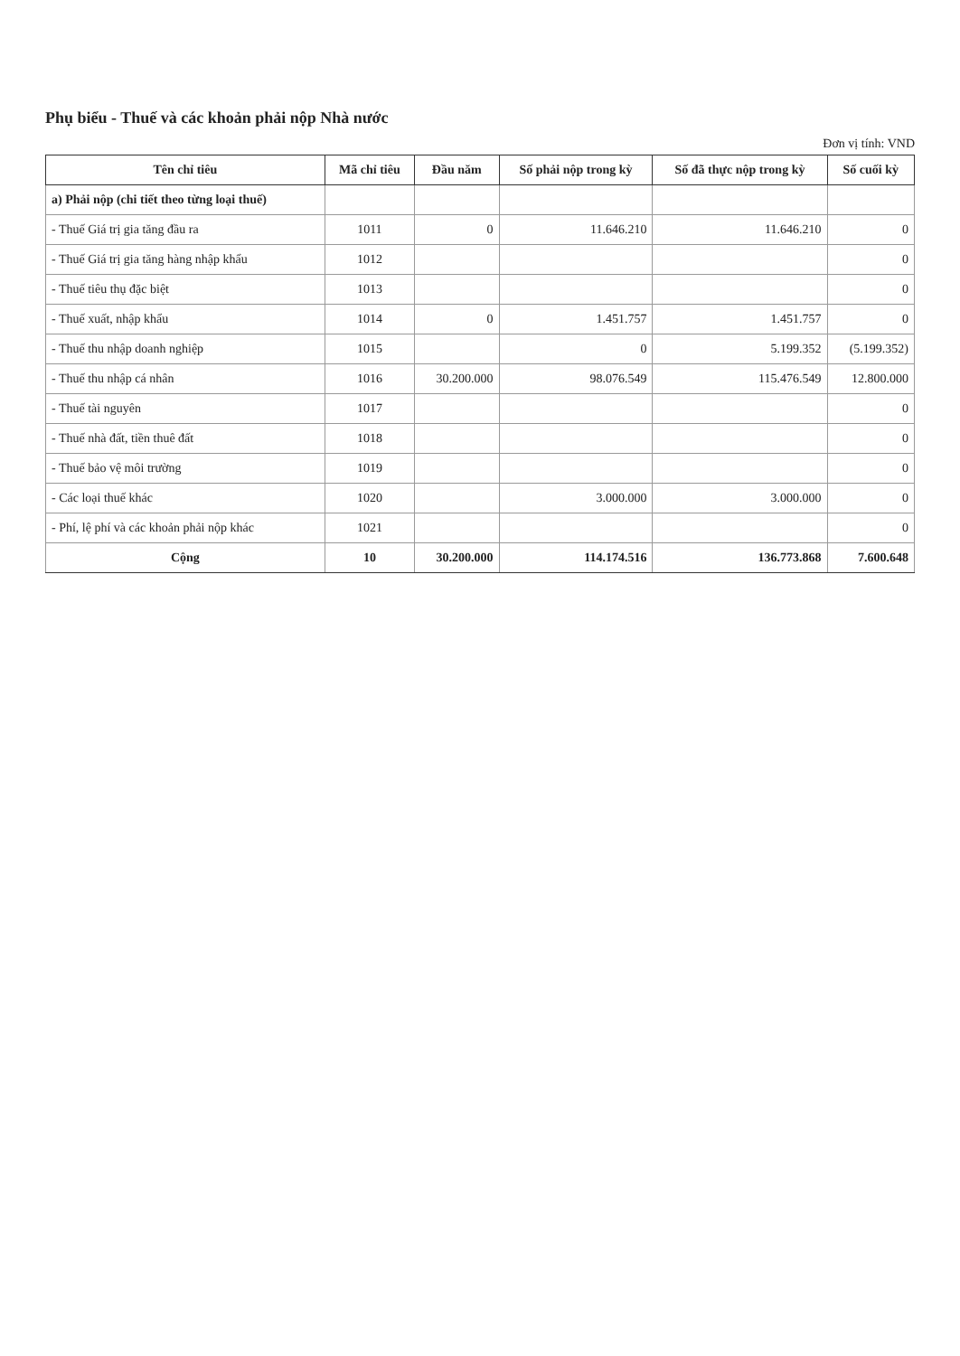Phụ biểu - Thuế và các khoản phải nộp Nhà nước
Đơn vị tính: VND
| Tên chỉ tiêu | Mã chỉ tiêu | Đầu năm | Số phải nộp trong kỳ | Số đã thực nộp trong kỳ | Số cuối kỳ |
| --- | --- | --- | --- | --- | --- |
| a) Phải nộp (chi tiết theo từng loại thuế) | | | | | |
| - Thuế Giá trị gia tăng đầu ra | 1011 | 0 | 11.646.210 | 11.646.210 | 0 |
| - Thuế Giá trị gia tăng hàng nhập khẩu | 1012 | | | | 0 |
| - Thuế tiêu thụ đặc biệt | 1013 | | | | 0 |
| - Thuế xuất, nhập khẩu | 1014 | 0 | 1.451.757 | 1.451.757 | 0 |
| - Thuế thu nhập doanh nghiệp | 1015 | | 0 | 5.199.352 | (5.199.352) |
| - Thuế thu nhập cá nhân | 1016 | 30.200.000 | 98.076.549 | 115.476.549 | 12.800.000 |
| - Thuế tài nguyên | 1017 | | | | 0 |
| - Thuế nhà đất, tiền thuê đất | 1018 | | | | 0 |
| - Thuế bảo vệ môi trường | 1019 | | | | 0 |
| - Các loại thuế khác | 1020 | | 3.000.000 | 3.000.000 | 0 |
| - Phí, lệ phí và các khoản phải nộp khác | 1021 | | | | 0 |
| Cộng | 10 | 30.200.000 | 114.174.516 | 136.773.868 | 7.600.648 |